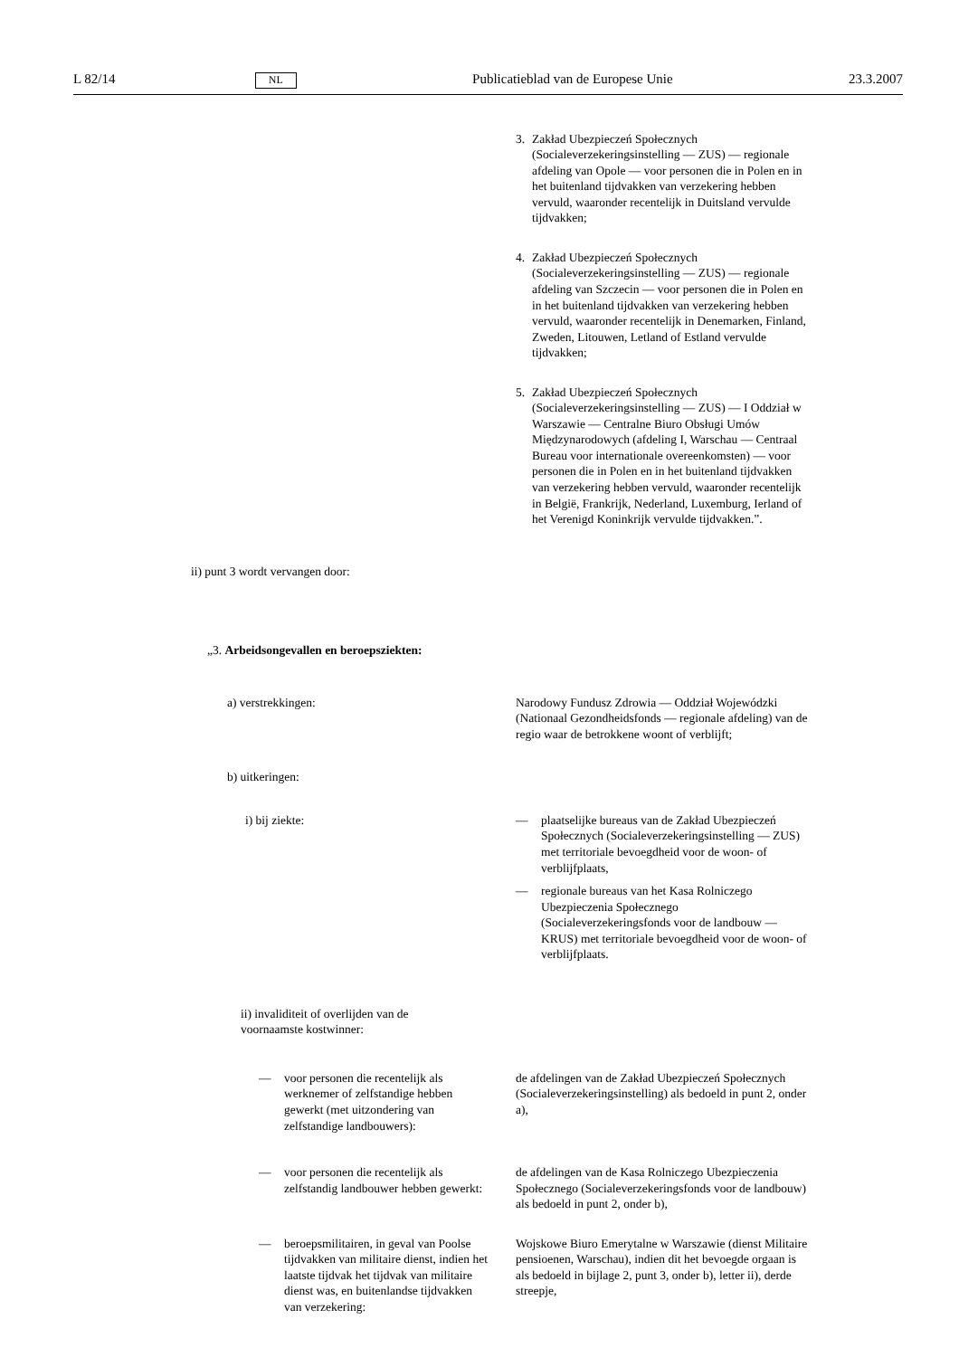L 82/14 NL Publicatieblad van de Europese Unie 23.3.2007
3. Zakład Ubezpieczeń Społecznych (Socialeverzekeringsinstelling — ZUS) — regionale afdeling van Opole — voor personen die in Polen en in het buitenland tijdvakken van verzekering hebben vervuld, waaronder recentelijk in Duitsland vervulde tijdvakken;
4. Zakład Ubezpieczeń Społecznych (Socialeverzekeringsinstelling — ZUS) — regionale afdeling van Szczecin — voor personen die in Polen en in het buitenland tijdvakken van verzekering hebben vervuld, waaronder recentelijk in Denemarken, Finland, Zweden, Litouwen, Letland of Estland vervulde tijdvakken;
5. Zakład Ubezpieczeń Społecznych (Socialeverzekeringsinstelling — ZUS) — I Oddział w Warszawie — Centralne Biuro Obsługi Umów Międzynarodowych (afdeling I, Warschau — Centraal Bureau voor internationale overeenkomsten) — voor personen die in Polen en in het buitenland tijdvakken van verzekering hebben vervuld, waaronder recentelijk in België, Frankrijk, Nederland, Luxemburg, Ierland of het Verenigd Koninkrijk vervulde tijdvakken.”.
ii) punt 3 wordt vervangen door:
„3. Arbeidsongevallen en beroepsziekten:
a) verstrekkingen: Narodowy Fundusz Zdrowia — Oddział Wojewódzki (Nationaal Gezondheidsfonds — regionale afdeling) van de regio waar de betrokkene woont of verblijft;
b) uitkeringen:
i) bij ziekte: — plaatselijke bureaus van de Zakład Ubezpieczeń Społecznych (Socialeverzekeringsinstelling — ZUS) met territoriale bevoegdheid voor de woon- of verblijfplaats,
— regionale bureaus van het Kasa Rolniczego Ubezpieczenia Społecznego (Socialeverzekeringsfonds voor de landbouw — KRUS) met territoriale bevoegdheid voor de woon- of verblijfplaats.
ii) invaliditeit of overlijden van de voornaamste kostwinner:
— voor personen die recentelijk als werknemer of zelfstandige hebben gewerkt (met uitzondering van zelfstandige landbouwers):
de afdelingen van de Zakład Ubezpieczeń Społecznych (Socialeverzekeringsinstelling) als bedoeld in punt 2, onder a),
— voor personen die recentelijk als zelfstandig landbouwer hebben gewerkt:
de afdelingen van de Kasa Rolniczego Ubezpieczenia Społecznego (Socialeverzekeringsfonds voor de landbouw) als bedoeld in punt 2, onder b),
— beroepsmilitairen, in geval van Poolse tijdvakken van militaire dienst, indien het laatste tijdvak het tijdvak van militaire dienst was, en buitenlandse tijdvakken van verzekering:
Wojskowe Biuro Emerytalne w Warszawie (dienst Militaire pensioenen, Warschau), indien dit het bevoegde orgaan is als bedoeld in bijlage 2, punt 3, onder b), letter ii), derde streepje,